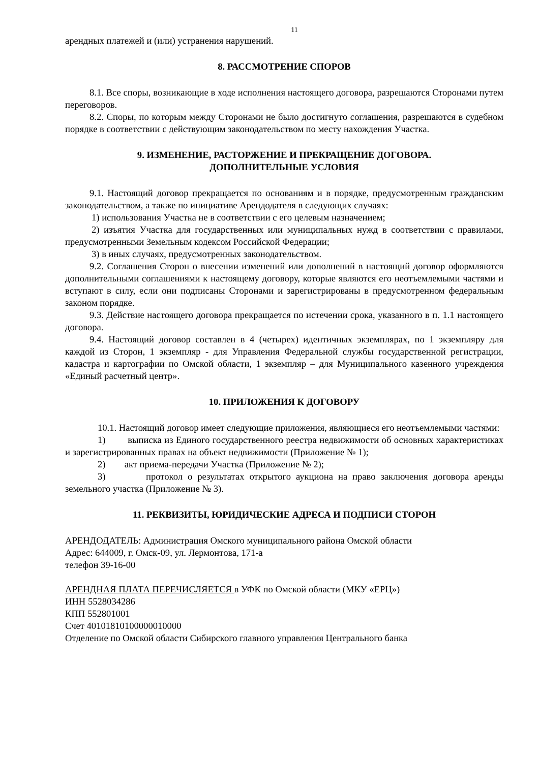11
арендных платежей и (или) устранения нарушений.
8. РАССМОТРЕНИЕ СПОРОВ
8.1. Все споры, возникающие в ходе исполнения настоящего договора, разрешаются Сторонами путем переговоров.
8.2. Споры, по которым между Сторонами не было достигнуто соглашения, разрешаются в судебном порядке в соответствии с действующим законодательством по месту нахождения Участка.
9. ИЗМЕНЕНИЕ, РАСТОРЖЕНИЕ И ПРЕКРАЩЕНИЕ ДОГОВОРА.
ДОПОЛНИТЕЛЬНЫЕ УСЛОВИЯ
9.1. Настоящий договор прекращается по основаниям и в порядке, предусмотренным гражданским законодательством, а также по инициативе Арендодателя в следующих случаях:
1) использования Участка не в соответствии с его целевым назначением;
2) изъятия Участка для государственных или муниципальных нужд в соответствии с правилами, предусмотренными Земельным кодексом Российской Федерации;
3) в иных случаях, предусмотренных законодательством.
9.2. Соглашения Сторон о внесении изменений или дополнений в настоящий договор оформляются дополнительными соглашениями к настоящему договору, которые являются его неотъемлемыми частями и вступают в силу, если они подписаны Сторонами и зарегистрированы в предусмотренном федеральным законом порядке.
9.3. Действие настоящего договора прекращается по истечении срока, указанного в п. 1.1 настоящего договора.
9.4. Настоящий договор составлен в 4 (четырех) идентичных экземплярах, по 1 экземпляру для каждой из Сторон, 1 экземпляр - для Управления Федеральной службы государственной регистрации, кадастра и картографии по Омской области, 1 экземпляр – для Муниципального казенного учреждения «Единый расчетный центр».
10. ПРИЛОЖЕНИЯ К ДОГОВОРУ
10.1. Настоящий договор имеет следующие приложения, являющиеся его неотъемлемыми частями:
1) выписка из Единого государственного реестра недвижимости об основных характеристиках и зарегистрированных правах на объект недвижимости (Приложение № 1);
2) акт приема-передачи Участка (Приложение № 2);
3) протокол о результатах открытого аукциона на право заключения договора аренды земельного участка (Приложение № 3).
11. РЕКВИЗИТЫ, ЮРИДИЧЕСКИЕ АДРЕСА И ПОДПИСИ СТОРОН
АРЕНДОДАТЕЛЬ: Администрация Омского муниципального района Омской области
Адрес: 644009, г. Омск-09, ул. Лермонтова, 171-а
телефон 39-16-00
АРЕНДНАЯ ПЛАТА ПЕРЕЧИСЛЯЕТСЯ в УФК по Омской области (МКУ «ЕРЦ»)
ИНН 5528034286
КПП 552801001
Счет 40101810100000010000
Отделение по Омской области Сибирского главного управления Центрального банка